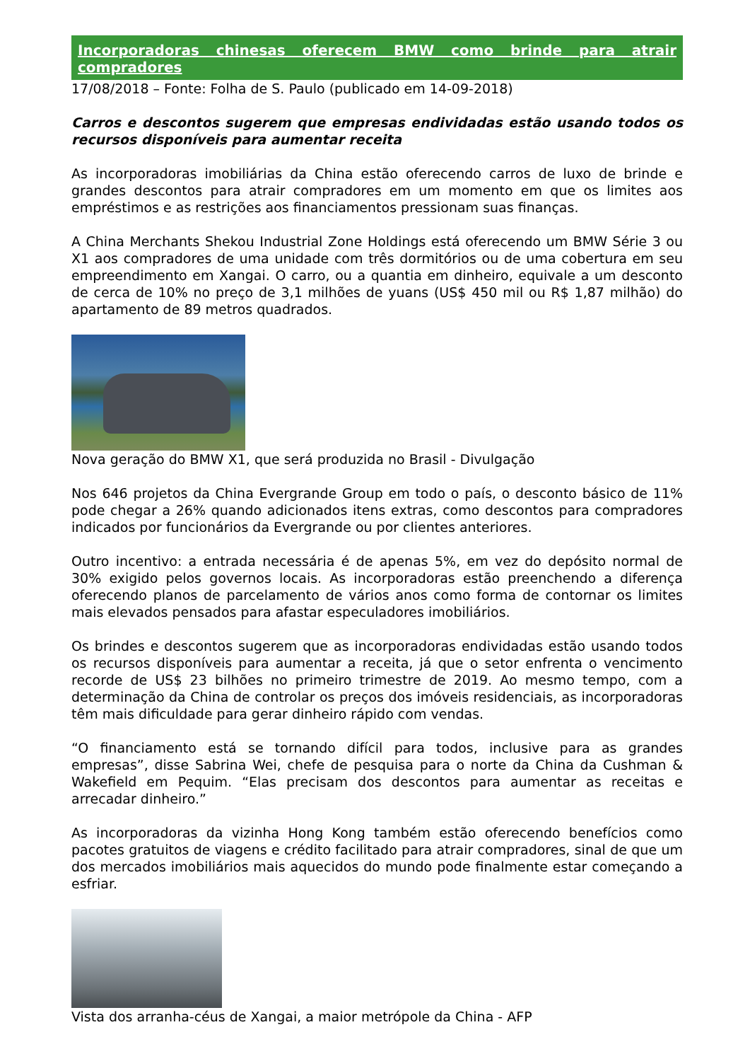Incorporadoras chinesas oferecem BMW como brinde para atrair compradores
17/08/2018 – Fonte: Folha de S. Paulo (publicado em 14-09-2018)
Carros e descontos sugerem que empresas endividadas estão usando todos os recursos disponíveis para aumentar receita
As incorporadoras imobiliárias da China estão oferecendo carros de luxo de brinde e grandes descontos para atrair compradores em um momento em que os limites aos empréstimos e as restrições aos financiamentos pressionam suas finanças.
A China Merchants Shekou Industrial Zone Holdings está oferecendo um BMW Série 3 ou X1 aos compradores de uma unidade com três dormitórios ou de uma cobertura em seu empreendimento em Xangai. O carro, ou a quantia em dinheiro, equivale a um desconto de cerca de 10% no preço de 3,1 milhões de yuans (US$ 450 mil ou R$ 1,87 milhão) do apartamento de 89 metros quadrados.
Nova geração do BMW X1, que será produzida no Brasil - Divulgação
Nos 646 projetos da China Evergrande Group em todo o país, o desconto básico de 11% pode chegar a 26% quando adicionados itens extras, como descontos para compradores indicados por funcionários da Evergrande ou por clientes anteriores.
Outro incentivo: a entrada necessária é de apenas 5%, em vez do depósito normal de 30% exigido pelos governos locais. As incorporadoras estão preenchendo a diferença oferecendo planos de parcelamento de vários anos como forma de contornar os limites mais elevados pensados para afastar especuladores imobiliários.
Os brindes e descontos sugerem que as incorporadoras endividadas estão usando todos os recursos disponíveis para aumentar a receita, já que o setor enfrenta o vencimento recorde de US$ 23 bilhões no primeiro trimestre de 2019. Ao mesmo tempo, com a determinação da China de controlar os preços dos imóveis residenciais, as incorporadoras têm mais dificuldade para gerar dinheiro rápido com vendas.
“O financiamento está se tornando difícil para todos, inclusive para as grandes empresas”, disse Sabrina Wei, chefe de pesquisa para o norte da China da Cushman & Wakefield em Pequim. “Elas precisam dos descontos para aumentar as receitas e arrecadar dinheiro.”
As incorporadoras da vizinha Hong Kong também estão oferecendo benefícios como pacotes gratuitos de viagens e crédito facilitado para atrair compradores, sinal de que um dos mercados imobiliários mais aquecidos do mundo pode finalmente estar começando a esfriar.
Vista dos arranha-céus de Xangai, a maior metrópole da China - AFP